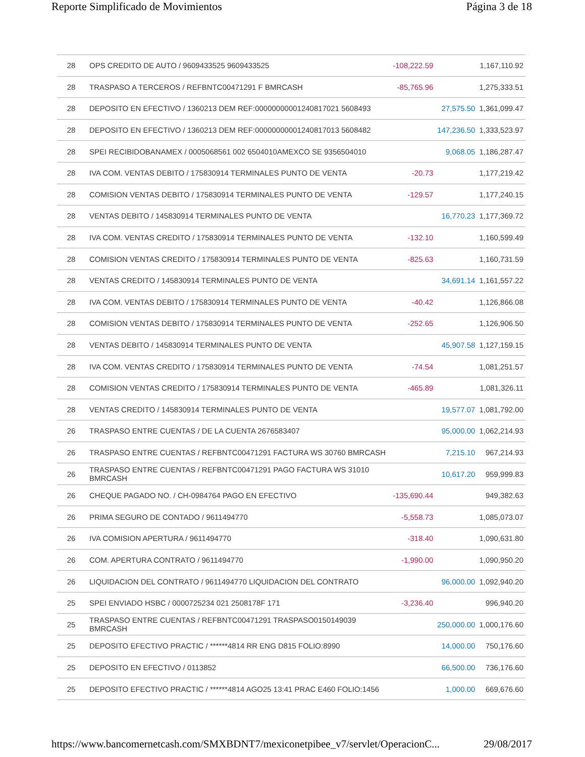Reporte Simplificado de Movimientos Página 3 de 18
| 28 | OPS CREDITO DE AUTO / 9609433525 9609433525 | -108,222.59 | | 1,167,110.92 |
| 28 | TRASPASO A TERCEROS / REFBNTC00471291 F BMRCASH | -85,765.96 | | 1,275,333.51 |
| 28 | DEPOSITO EN EFECTIVO / 1360213 DEM REF:00000000001240817021 5608493 | | 27,575.50 | 1,361,099.47 |
| 28 | DEPOSITO EN EFECTIVO / 1360213 DEM REF:00000000001240817013 5608482 | | 147,236.50 | 1,333,523.97 |
| 28 | SPEI RECIBIDOBANAMEX / 0005068561 002 6504010AMEXCO SE 9356504010 | | 9,068.05 | 1,186,287.47 |
| 28 | IVA COM. VENTAS DEBITO / 175830914 TERMINALES PUNTO DE VENTA | -20.73 | | 1,177,219.42 |
| 28 | COMISION VENTAS DEBITO / 175830914 TERMINALES PUNTO DE VENTA | -129.57 | | 1,177,240.15 |
| 28 | VENTAS DEBITO / 145830914 TERMINALES PUNTO DE VENTA | | 16,770.23 | 1,177,369.72 |
| 28 | IVA COM. VENTAS CREDITO / 175830914 TERMINALES PUNTO DE VENTA | -132.10 | | 1,160,599.49 |
| 28 | COMISION VENTAS CREDITO / 175830914 TERMINALES PUNTO DE VENTA | -825.63 | | 1,160,731.59 |
| 28 | VENTAS CREDITO / 145830914 TERMINALES PUNTO DE VENTA | | 34,691.14 | 1,161,557.22 |
| 28 | IVA COM. VENTAS DEBITO / 175830914 TERMINALES PUNTO DE VENTA | -40.42 | | 1,126,866.08 |
| 28 | COMISION VENTAS DEBITO / 175830914 TERMINALES PUNTO DE VENTA | -252.65 | | 1,126,906.50 |
| 28 | VENTAS DEBITO / 145830914 TERMINALES PUNTO DE VENTA | | 45,907.58 | 1,127,159.15 |
| 28 | IVA COM. VENTAS CREDITO / 175830914 TERMINALES PUNTO DE VENTA | -74.54 | | 1,081,251.57 |
| 28 | COMISION VENTAS CREDITO / 175830914 TERMINALES PUNTO DE VENTA | -465.89 | | 1,081,326.11 |
| 28 | VENTAS CREDITO / 145830914 TERMINALES PUNTO DE VENTA | | 19,577.07 | 1,081,792.00 |
| 26 | TRASPASO ENTRE CUENTAS / DE LA CUENTA 2676583407 | | 95,000.00 | 1,062,214.93 |
| 26 | TRASPASO ENTRE CUENTAS / REFBNTC00471291 FACTURA WS 30760 BMRCASH | | 7,215.10 | 967,214.93 |
| 26 | TRASPASO ENTRE CUENTAS / REFBNTC00471291 PAGO FACTURA WS 31010 BMRCASH | | 10,617.20 | 959,999.83 |
| 26 | CHEQUE PAGADO NO. / CH-0984764 PAGO EN EFECTIVO | -135,690.44 | | 949,382.63 |
| 26 | PRIMA SEGURO DE CONTADO / 9611494770 | -5,558.73 | | 1,085,073.07 |
| 26 | IVA COMISION APERTURA / 9611494770 | -318.40 | | 1,090,631.80 |
| 26 | COM. APERTURA CONTRATO / 9611494770 | -1,990.00 | | 1,090,950.20 |
| 26 | LIQUIDACION DEL CONTRATO / 9611494770 LIQUIDACION DEL CONTRATO | | 96,000.00 | 1,092,940.20 |
| 25 | SPEI ENVIADO HSBC / 0000725234 021 2508178F 171 | -3,236.40 | | 996,940.20 |
| 25 | TRASPASO ENTRE CUENTAS / REFBNTC00471291 TRASPASO0150149039 BMRCASH | | 250,000.00 | 1,000,176.60 |
| 25 | DEPOSITO EFECTIVO PRACTIC / ******4814 RR ENG D815 FOLIO:8990 | | 14,000.00 | 750,176.60 |
| 25 | DEPOSITO EN EFECTIVO / 0113852 | | 66,500.00 | 736,176.60 |
| 25 | DEPOSITO EFECTIVO PRACTIC / ******4814 AGO25 13:41 PRAC E460 FOLIO:1456 | | 1,000.00 | 669,676.60 |
https://www.bancomernetcash.com/SMXBDNT7/mexiconetpibee_v7/servlet/OperacionC... 29/08/2017